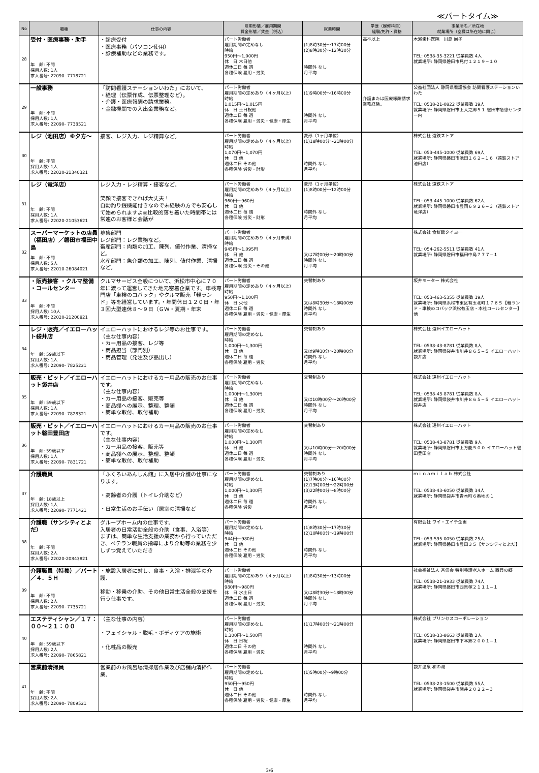≪パートタイム≫
| No | 職種 | 仕事の内容 | 雇用形態／雇用期間 賃金形態／賃金（税込） | 就業時間 | 学歴（履修科目） 経験/免許・資格 | 事業所名／所在地 就業場所（空欄は所在地に同じ） |
| --- | --- | --- | --- | --- | --- | --- |
| 28 | 受付・医療事務・助手 年 齢: 不問 採用人数: 1人 求人番号: 22090- 7718721 | ・診療受付 ・医療事務（パソコン使用） ・診療補助などの業務です。 | パート労働者 雇用期間の定めなし 時給 950円〜1,000円 休 日 木日他 週休二日 毎 週 各種保険 雇用・労災 | (1)8時30分〜17時00分 (2)8時30分〜12時30分 時間外 なし 月平均 | 高卒以上 | 木瀬歯科医院 川島 尚子 TEL: 0538-35-3221 従業員数 4人 就業場所: 静岡県磐田市見付１２１９−１０ |
| 29 | 一般事務 年 齢: 不問 採用人数: 1人 求人番号: 22090- 7738521 | 「訪問看護ステーションいわた」において、 ・経理（伝票作成、伝票整理など）。 ・介護・医療報酬の請求業務。 ・金融機関での入出金業務など。 | パート労働者 雇用期間の定めあり（４ヶ月以上） 時給 1,015円〜1,015円 休 日 土日祝他 週休二日 毎 週 各種保険 雇用・労災・健康・厚生 | (1)9時00分〜16時00分 時間外 なし 月平均 | 介護または医療報酬請求業務経験。 | 公益社団法人 静岡県看護協会 訪問看護ステーションいわた TEL: 0538-21-0822 従業員数 19人 就業場所: 静岡県磐田市上大之郷５１ 磐田市急患センター内 |
| 30 | レジ（池田店）※夕方〜 年 齢: 不問 採用人数: 1人 求人番号: 22020-21340321 | 接客、レジ入力、レジ精算など。 | パート労働者 雇用期間の定めあり（４ヶ月以上） 時給 1,070円〜1,070円 休 日 他 週休二日 その他 各種保険 労災・財形 | 変形（1ヶ月単位） (1)18時00分〜21時00分 時間外 なし 月平均 | | 株式会社 遠鉄ストア TEL: 053-445-1000 従業員数 69人 就業場所: 静岡県磐田市池田１６２−１６（遠鉄ストア池田店） |
| 31 | レジ（竜洋店） 年 齢: 不問 採用人数: 1人 求人番号: 22020-21053621 | レジ入力・レジ精算・接客など。 笑顔で接客できれば大丈夫！ 自動釣り銭機能付きなので未経験の方でも安心して始められますよ◎比較的落ち着いた時間帯には常連のお客様と会話が | パート労働者 雇用期間の定めあり（４ヶ月以上） 時給 960円〜960円 休 日 他 週休二日 毎 週 各種保険 労災・財形 | 変形（1ヶ月単位） (1)8時00分〜12時00分 時間外 なし 月平均 | | 株式会社 遠鉄ストア TEL: 053-445-1000 従業員数 62人 就業場所: 静岡県磐田市豊岡６９２６−３（遠鉄ストア竜洋店） |
| 32 | スーパーマーケットの店員（福田店）／磐田市福田中島 年 齢: 不問 採用人数: 5人 求人番号: 22010-26084021 | 募集部門 レジ部門：レジ業務など。 畜産部門：肉類の加工、陳列、値付作業、清掃など。 水産部門：魚介類の加工、陳列、値付作業、清掃など。 | パート労働者 雇用期間の定めあり（４ヶ月未満） 時給 945円〜1,095円 休 日 他 週休二日 毎 週 各種保険 労災・その他 | 又は7時00分〜20時00分 時間外 なし 月平均 | | 株式会社 食鮮館タイヨー TEL: 054-262-5511 従業員数 41人 就業場所: 静岡県磐田市福田中島７７７−１ |
| 33 | ・販売接客 ・クルマ整備 ・コールセンター 年 齢: 不問 採用人数: 10人 求人番号: 22020-21200821 | クルマサービス全般について、浜松市中心に７０年に渡って運営してきた地元密着企業です。車検専門店「車検のコバック」やクルマ販売「軽ランド」等を経営しています。・年間休日１２０日・年３回大型連休８〜９日（ＧＷ・夏期・年末 | パート労働者 雇用期間の定めあり（４ヶ月以上） 時給 950円〜1,100円 休 日 火他 週休二日 毎 週 各種保険 雇用・労災・健康・厚生 | 交替制あり 又は8時30分〜18時00分 時間外 なし 月平均 | | 坂井モーター 株式会社 TEL: 053-463-5355 従業員数 19人 就業場所: 静岡県浜松市東区有玉北町１７６５【軽ランド・車検のコバック浜松有玉店・本社コールセンター】他 |
| 34 | レジ・販売／イエローハット袋井店 年 齢: 59歳以下 採用人数: 1人 求人番号: 22090- 7825221 | イエローハットにおけるレジ等のお仕事です。 （主な仕事内容） ・カー用品の接客、レジ等 ・商品担当（部門別） ・商品管理（発注及び品出し） | パート労働者 雇用期間の定めなし 時給 1,000円〜1,300円 休 日 他 週休二日 毎 週 各種保険 雇用・労災 | 交替制あり 又は9時30分〜20時00分 時間外 なし 月平均 | | 株式会社 遠州イエローハット TEL: 0538-43-8781 従業員数 8人 就業場所: 静岡県袋井市川井８６５−５ イエローハット袋井店 |
| 35 | 販売・ピット／イエローハット袋井店 年 齢: 59歳以下 採用人数: 1人 求人番号: 22090- 7828321 | イエローハットにおけるカー用品の販売のお仕事です。 （主な仕事内容） ・カー用品の接客、販売等 ・商品棚への展示、整理、整頓 ・簡単な取付、取付補助 | パート労働者 雇用期間の定めなし 時給 1,000円〜1,300円 休 日 他 週休二日 毎 週 各種保険 雇用・労災 | 交替制あり 又は10時00分〜20時00分 時間外 なし 月平均 | | 株式会社 遠州イエローハット TEL: 0538-43-8781 従業員数 8人 就業場所: 静岡県袋井市川井８６５−５ イエローハット袋井店 |
| 36 | 販売・ピット／イエローハット磐田豊田店 年 齢: 59歳以下 採用人数: 1人 求人番号: 22090- 7831721 | イエローハットにおけるカー用品の販売のお仕事です。 （主な仕事内容） ・カー用品の接客、販売等 ・商品棚への展示、整理、整頓 ・簡単な取付、取付補助 | パート労働者 雇用期間の定めなし 時給 1,000円〜1,300円 休 日 他 週休二日 毎 週 各種保険 雇用・労災 | 交替制あり 又は10時00分〜20時00分 時間外 なし 月平均 | | 株式会社 遠州イエローハット TEL: 0538-43-8781 従業員数 9人 就業場所: 静岡県磐田市上万能５００ イエローハット磐田豊田店 |
| 37 | 介護職員 年 齢: 18歳以上 採用人数: 1人 求人番号: 22090- 7771421 | 「ふくろいあんしん館」に入居中介護の仕事になります。 ・高齢者の介護（トイレ介助など） ・日常生活のお手伝い（居室の清掃など | パート労働者 雇用期間の定めなし 時給 1,000円〜1,300円 休 日 他 週休二日 毎 週 各種保険 労災 | 交替制あり (1)7時00分〜16時00分 (2)13時00分〜22時00分 (3)22時00分〜8時00分 時間外 なし 月平均 | | ｍｉｎａｍｉｌａｂ 株式会社 TEL: 0538-43-6050 従業員数 34人 就業場所: 静岡県袋井市青木町６番地の１ |
| 38 | 介護職（サンシティとよだ） 年 齢: 不問 採用人数: 2人 求人番号: 22020-20843821 | グループホーム内の仕事です。 入居者の日常活動全般の介助（食事、入浴等） まずは、簡単な生活支援の業務から行っていただき、ベテラン職員の指導により介助等の業務を少しずつ覚えていただき | パート労働者 雇用期間の定めなし 時給 944円〜980円 休 日 他 週休二日 その他 各種保険 雇用・労災 | (1)8時30分〜17時30分 (2)10時00分〜19時00分 時間外 なし 月平均 | | 有限会社 ワイ・エイチ企画 TEL: 053-595-0050 従業員数 25人 就業場所: 静岡県磐田市豊田３５【サンシティとよだ】 |
| 39 | 介護職員（特養）／パート／４．５Ｈ 年 齢: 不問 採用人数: 2人 求人番号: 22090- 7735721 | ・施設入居者に対し、食事・入浴・排泄等の介護、 移動・移乗の介助、その他日常生活全般の支援を行う仕事です。 | パート労働者 雇用期間の定めあり（４ヶ月以上） 時給 980円〜980円 休 日 水土日 週休二日 毎 週 各種保険 雇用・労災 | (1)8時30分〜13時00分 又は8時30分〜18時00分 時間外 なし 月平均 | | 社会福祉法人 斉信会 特別養護老人ホーム 西貝の郷 TEL: 0538-21-3933 従業員数 74人 就業場所: 静岡県磐田市西貝塚２１１１−１ |
| 40 | エステティシャン／１７：００〜２１：００ 年 齢: 59歳以下 採用人数: 2人 求人番号: 22090- 7865821 | （主な仕事の内容） ・フェイシャル・脱毛・ボディケアの施術 ・化粧品の販売 | パート労働者 雇用期間の定めなし 時給 1,300円〜1,500円 休 日 日祝 週休二日 その他 各種保険 雇用・労災 | (1)17時00分〜21時00分 時間外 なし 月平均 | | 株式会社 プリンセスコーポレーション TEL: 0538-33-8663 従業員数 2人 就業場所: 静岡県磐田市下本郷２００１−１ |
| 41 | 営業前清掃員 年 齢: 不問 採用人数: 2人 求人番号: 22090- 7809521 | 営業前のお風呂場清掃居作業及び店舗内清掃作業。 | パート労働者 雇用期間の定めなし 時給 950円〜950円 休 日 他 週休二日 その他 各種保険 雇用・労災・健康・厚生 | (1)5時00分〜9時00分 時間外 なし 月平均 | | 袋井温泉 和の湯 TEL: 0538-23-1500 従業員数 55人 就業場所: 静岡県袋井市諸井２０２２−３ |
3/6